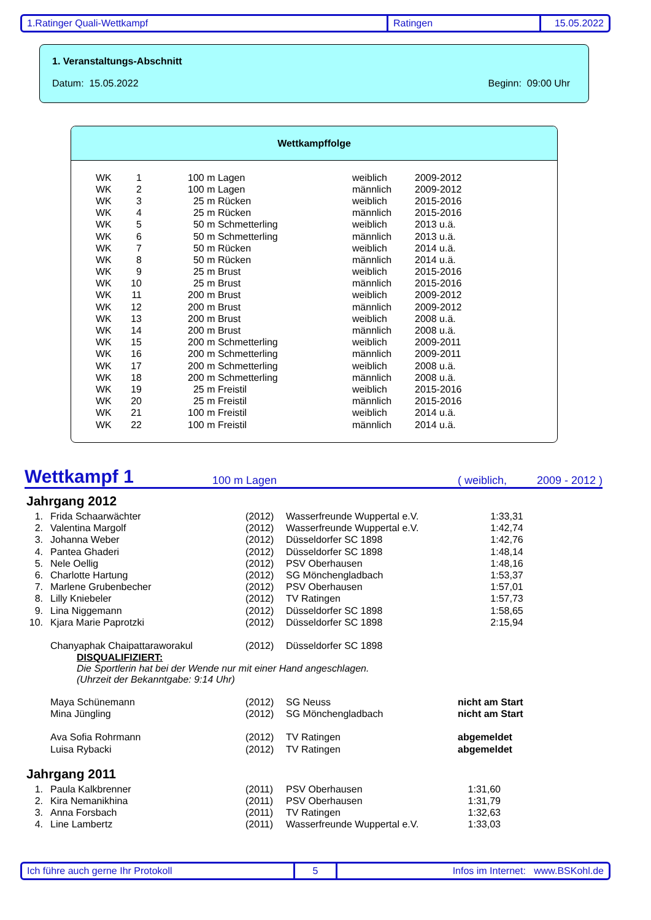1.Ratinger Quali-Wettkampf Ratingen 15.05.2022
1. Veranstaltungs-Abschnitt
Datum: 15.05.2022 Beginn: 09:00 Uhr
Wettkampffolge
| WK | 1 | | 100 m Lagen | weiblich | 2009-2012 |
| WK | 2 | | 100 m Lagen | männlich | 2009-2012 |
| WK | 3 | | 25 m Rücken | weiblich | 2015-2016 |
| WK | 4 | | 25 m Rücken | männlich | 2015-2016 |
| WK | 5 | | 50 m Schmetterling | weiblich | 2013 u.ä. |
| WK | 6 | | 50 m Schmetterling | männlich | 2013 u.ä. |
| WK | 7 | | 50 m Rücken | weiblich | 2014 u.ä. |
| WK | 8 | | 50 m Rücken | männlich | 2014 u.ä. |
| WK | 9 | | 25 m Brust | weiblich | 2015-2016 |
| WK | 10 | | 25 m Brust | männlich | 2015-2016 |
| WK | 11 | | 200 m Brust | weiblich | 2009-2012 |
| WK | 12 | | 200 m Brust | männlich | 2009-2012 |
| WK | 13 | | 200 m Brust | weiblich | 2008 u.ä. |
| WK | 14 | | 200 m Brust | männlich | 2008 u.ä. |
| WK | 15 | | 200 m Schmetterling | weiblich | 2009-2011 |
| WK | 16 | | 200 m Schmetterling | männlich | 2009-2011 |
| WK | 17 | | 200 m Schmetterling | weiblich | 2008 u.ä. |
| WK | 18 | | 200 m Schmetterling | männlich | 2008 u.ä. |
| WK | 19 | | 25 m Freistil | weiblich | 2015-2016 |
| WK | 20 | | 25 m Freistil | männlich | 2015-2016 |
| WK | 21 | | 100 m Freistil | weiblich | 2014 u.ä. |
| WK | 22 | | 100 m Freistil | männlich | 2014 u.ä. |
Wettkampf 1 100 m Lagen ( weiblich, 2009 - 2012 )
Jahrgang 2012
| 1. | | Frida Schaarwächter | (2012) | Wasserfreunde Wuppertal e.V. | 1:33,31 |
| 2. | | Valentina Margolf | (2012) | Wasserfreunde Wuppertal e.V. | 1:42,74 |
| 3. | | Johanna Weber | (2012) | Düsseldorfer SC 1898 | 1:42,76 |
| 4. | | Pantea Ghaderi | (2012) | Düsseldorfer SC 1898 | 1:48,14 |
| 5. | | Nele Oellig | (2012) | PSV Oberhausen | 1:48,16 |
| 6. | | Charlotte Hartung | (2012) | SG Mönchengladbach | 1:53,37 |
| 7. | | Marlene Grubenbecher | (2012) | PSV Oberhausen | 1:57,01 |
| 8. | | Lilly Kniebeler | (2012) | TV Ratingen | 1:57,73 |
| 9. | | Lina Niggemann | (2012) | Düsseldorfer SC 1898 | 1:58,65 |
| 10. | | Kjara Marie Paprotzki | (2012) | Düsseldorfer SC 1898 | 2:15,94 |
| | | Chanyaphak Chaipattaraworakul | (2012) | Düsseldorfer SC 1898 | |
| | | DISQUALIFIZIERT: Die Sportlerin hat bei der Wende nur mit einer Hand angeschlagen. (Uhrzeit der Bekanntgabe: 9:14 Uhr) | | | |
| | | Maya Schünemann | (2012) | SG Neuss | nicht am Start |
| | | Mina Jüngling | (2012) | SG Mönchengladbach | nicht am Start |
| | | Ava Sofia Rohrmann | (2012) | TV Ratingen | abgemeldet |
| | | Luisa Rybacki | (2012) | TV Ratingen | abgemeldet |
Jahrgang 2011
| 1. | | Paula Kalkbrenner | (2011) | PSV Oberhausen | 1:31,60 |
| 2. | | Kira Nemanikhina | (2011) | PSV Oberhausen | 1:31,79 |
| 3. | | Anna Forsbach | (2011) | TV Ratingen | 1:32,63 |
| 4. | | Line Lambertz | (2011) | Wasserfreunde Wuppertal e.V. | 1:33,03 |
Ich führe auch gerne Ihr Protokoll 5 Infos im Internet: www.BSKohl.de